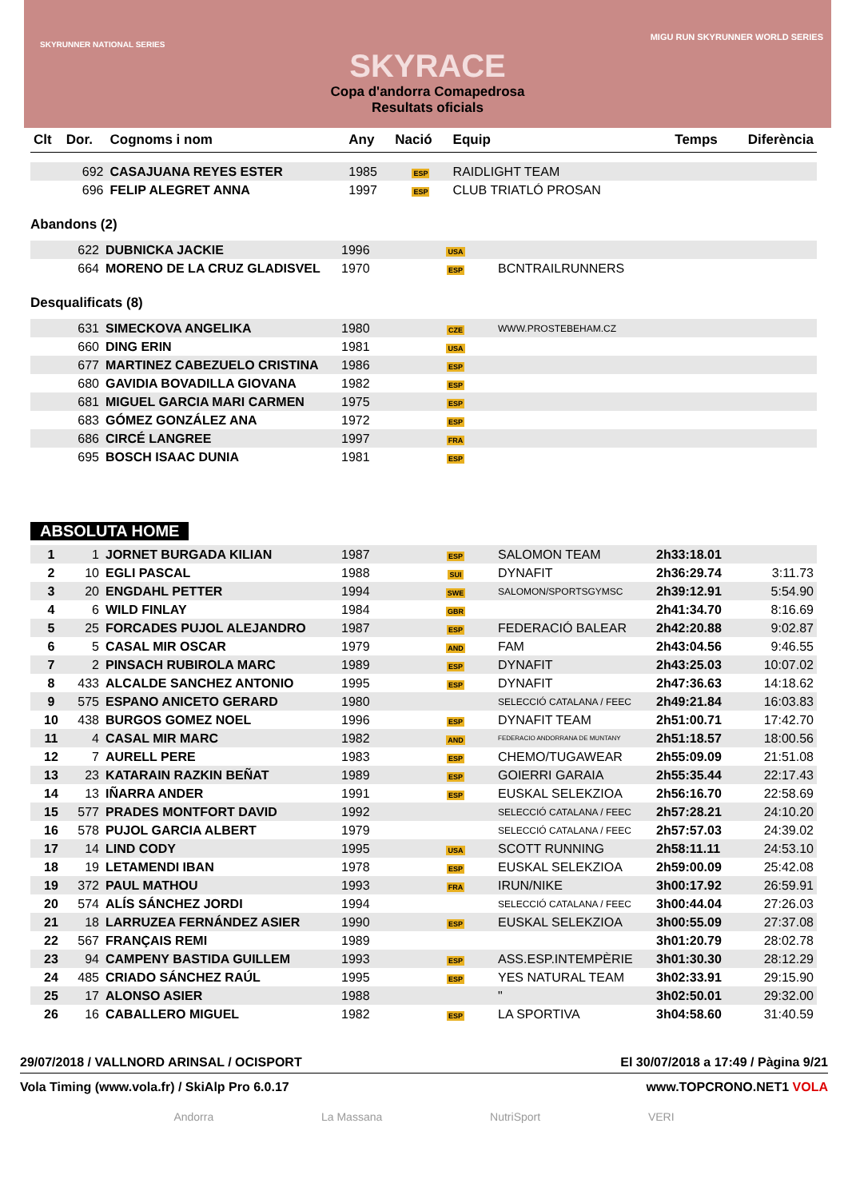SKYRUNNER NATIONAL SERIES
MIGU RUN SKYRUNNER WORLD SERIES
SKYRACE
Copa d'andorra Comapedrosa
Resultats oficials
| Clt | Dor. | Cognoms i nom | Any | Nació | Equip | Temps | Diferència |
| --- | --- | --- | --- | --- | --- | --- | --- |
| | 692 | CASAJUANA REYES ESTER | 1985 | ESP | RAIDLIGHT TEAM | | |
| | 696 | FELIP ALEGRET ANNA | 1997 | ESP | CLUB TRIATLÓ PROSAN | | |
Abandons (2)
| | 622 | DUBNICKA JACKIE | 1996 | USA | |
| | 664 | MORENO DE LA CRUZ GLADISVEL | 1970 | ESP | BCNTRAILRUNNERS |
Desqualificats (8)
| | 631 | SIMECKOVA ANGELIKA | 1980 | CZE | WWW.PROSTEBEHAM.CZ |
| | 660 | DING ERIN | 1981 | USA | |
| | 677 | MARTINEZ CABEZUELO CRISTINA | 1986 | ESP | |
| | 680 | GAVIDIA BOVADILLA GIOVANA | 1982 | ESP | |
| | 681 | MIGUEL GARCIA MARI CARMEN | 1975 | ESP | |
| | 683 | GÓMEZ GONZÁLEZ ANA | 1972 | ESP | |
| | 686 | CIRCÉ LANGREE | 1997 | FRA | |
| | 695 | BOSCH ISAAC DUNIA | 1981 | ESP | |
ABSOLUTA HOME
| 1 | 1 | JORNET BURGADA KILIAN | 1987 | ESP | SALOMON TEAM | 2h33:18.01 | |
| 2 | 10 | EGLI PASCAL | 1988 | SUI | DYNAFIT | 2h36:29.74 | 3:11.73 |
| 3 | 20 | ENGDAHL PETTER | 1994 | SWE | SALOMON/SPORTSGYMSC | 2h39:12.91 | 5:54.90 |
| 4 | 6 | WILD FINLAY | 1984 | GBR | | 2h41:34.70 | 8:16.69 |
| 5 | 25 | FORCADES PUJOL ALEJANDRO | 1987 | ESP | FEDERACIÓ BALEAR | 2h42:20.88 | 9:02.87 |
| 6 | 5 | CASAL MIR OSCAR | 1979 | AND | FAM | 2h43:04.56 | 9:46.55 |
| 7 | 2 | PINSACH RUBIROLA MARC | 1989 | ESP | DYNAFIT | 2h43:25.03 | 10:07.02 |
| 8 | 433 | ALCALDE SANCHEZ ANTONIO | 1995 | ESP | DYNAFIT | 2h47:36.63 | 14:18.62 |
| 9 | 575 | ESPANO ANICETO GERARD | 1980 | | SELECCIÓ CATALANA / FEEC | 2h49:21.84 | 16:03.83 |
| 10 | 438 | BURGOS GOMEZ NOEL | 1996 | ESP | DYNAFIT TEAM | 2h51:00.71 | 17:42.70 |
| 11 | 4 | CASAL MIR MARC | 1982 | AND | FEDERACIO ANDORRANA DE MUNTANY | 2h51:18.57 | 18:00.56 |
| 12 | 7 | AURELL PERE | 1983 | ESP | CHEMO/TUGAWEAR | 2h55:09.09 | 21:51.08 |
| 13 | 23 | KATARAIN RAZKIN BEÑAT | 1989 | ESP | GOIERRI GARAIA | 2h55:35.44 | 22:17.43 |
| 14 | 13 | IÑARRA ANDER | 1991 | ESP | EUSKAL SELEKZIOA | 2h56:16.70 | 22:58.69 |
| 15 | 577 | PRADES MONTFORT DAVID | 1992 | | SELECCIÓ CATALANA / FEEC | 2h57:28.21 | 24:10.20 |
| 16 | 578 | PUJOL GARCIA ALBERT | 1979 | | SELECCIÓ CATALANA / FEEC | 2h57:57.03 | 24:39.02 |
| 17 | 14 | LIND CODY | 1995 | USA | SCOTT RUNNING | 2h58:11.11 | 24:53.10 |
| 18 | 19 | LETAMENDI IBAN | 1978 | ESP | EUSKAL SELEKZIOA | 2h59:00.09 | 25:42.08 |
| 19 | 372 | PAUL MATHOU | 1993 | FRA | IRUN/NIKE | 3h00:17.92 | 26:59.91 |
| 20 | 574 | ALÍS SÁNCHEZ JORDI | 1994 | | SELECCIÓ CATALANA / FEEC | 3h00:44.04 | 27:26.03 |
| 21 | 18 | LARRUZEA FERNÁNDEZ ASIER | 1990 | ESP | EUSKAL SELEKZIOA | 3h00:55.09 | 27:37.08 |
| 22 | 567 | FRANÇAIS REMI | 1989 | | | 3h01:20.79 | 28:02.78 |
| 23 | 94 | CAMPENY BASTIDA GUILLEM | 1993 | ESP | ASS.ESP.INTEMPÈRIE | 3h01:30.30 | 28:12.29 |
| 24 | 485 | CRIADO SÁNCHEZ RAÚL | 1995 | ESP | YES NATURAL TEAM | 3h02:33.91 | 29:15.90 |
| 25 | 17 | ALONSO ASIER | 1988 | | " | 3h02:50.01 | 29:32.00 |
| 26 | 16 | CABALLERO MIGUEL | 1982 | ESP | LA SPORTIVA | 3h04:58.60 | 31:40.59 |
29/07/2018 / VALLNORD ARINSAL / OCISPORT El 30/07/2018 a 17:49 / Pàgina 9/21
Vola Timing (www.vola.fr) / SkiAlp Pro 6.0.17 www.TOPCRONO.NET1 VOLA
Andorra La Massana NutriSport VERI